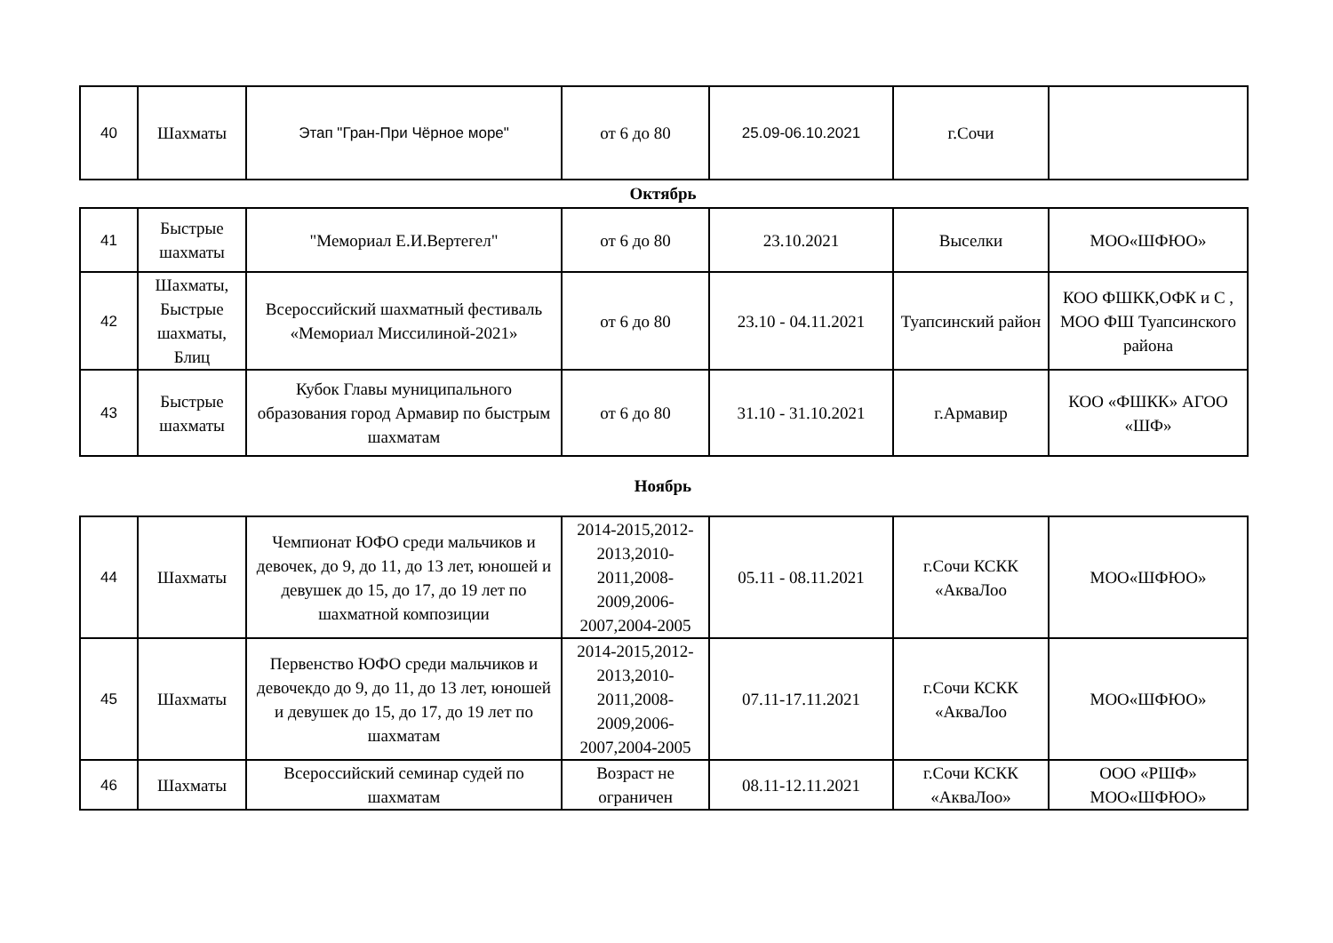| 40 | Шахматы | Этап "Гран-При Чёрное море" | от 6 до 80 | 25.09-06.10.2021 | г.Сочи | |
Октябрь
| 41 | Быстрые шахматы | "Мемориал Е.И.Вертегел" | от 6 до 80 | 23.10.2021 | Выселки | МОО«ШФЮО» |
| 42 | Шахматы, Быстрые шахматы, Блиц | Всероссийский шахматный фестиваль «Мемориал Миссилиной-2021» | от 6 до 80 | 23.10 - 04.11.2021 | Туапсинский район | КОО ФШКК,ОФК и С , МОО ФШ Туапсинского района |
| 43 | Быстрые шахматы | Кубок Главы муниципального образования город Армавир по быстрым шахматам | от 6 до 80 | 31.10 - 31.10.2021 | г.Армавир | КОО «ФШКК» АГОО «ШФ» |
Ноябрь
| 44 | Шахматы | Чемпионат ЮФО среди мальчиков и девочек, до 9, до 11, до 13 лет, юношей и девушек до 15, до 17, до 19 лет по шахматной композиции | 2014-2015,2012-2013,2010-2011,2008-2009,2006-2007,2004-2005 | 05.11 - 08.11.2021 | г.Сочи КСКК «АкваЛоо | МОО«ШФЮО» |
| 45 | Шахматы | Первенство ЮФО среди мальчиков и девочекдо до 9, до 11, до 13 лет, юношей и девушек до 15, до 17, до 19 лет по шахматам | 2014-2015,2012-2013,2010-2011,2008-2009,2006-2007,2004-2005 | 07.11-17.11.2021 | г.Сочи КСКК «АкваЛоо | МОО«ШФЮО» |
| 46 | Шахматы | Всероссийский семинар судей по шахматам | Возраст не ограничен | 08.11-12.11.2021 | г.Сочи КСКК «АкваЛоо» | ООО «РШФ» МОО«ШФЮО» |